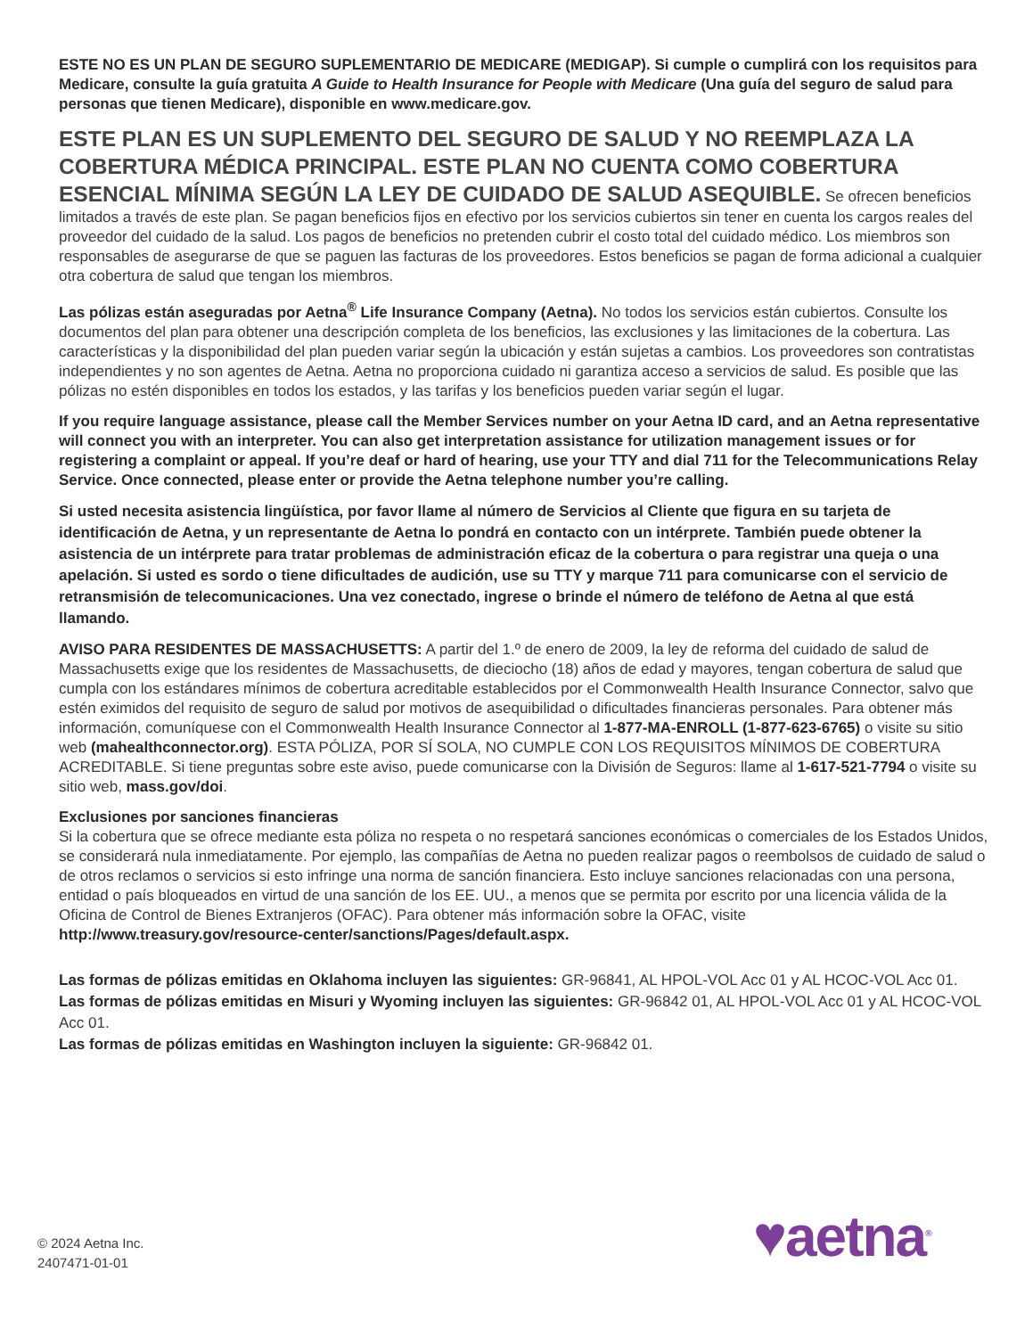ESTE NO ES UN PLAN DE SEGURO SUPLEMENTARIO DE MEDICARE (MEDIGAP). Si cumple o cumplirá con los requisitos para Medicare, consulte la guía gratuita A Guide to Health Insurance for People with Medicare (Una guía del seguro de salud para personas que tienen Medicare), disponible en www.medicare.gov.
ESTE PLAN ES UN SUPLEMENTO DEL SEGURO DE SALUD Y NO REEMPLAZA LA COBERTURA MÉDICA PRINCIPAL. ESTE PLAN NO CUENTA COMO COBERTURA ESENCIAL MÍNIMA SEGÚN LA LEY DE CUIDADO DE SALUD ASEQUIBLE. Se ofrecen beneficios limitados a través de este plan. Se pagan beneficios fijos en efectivo por los servicios cubiertos sin tener en cuenta los cargos reales del proveedor del cuidado de la salud. Los pagos de beneficios no pretenden cubrir el costo total del cuidado médico. Los miembros son responsables de asegurarse de que se paguen las facturas de los proveedores. Estos beneficios se pagan de forma adicional a cualquier otra cobertura de salud que tengan los miembros.
Las pólizas están aseguradas por Aetna<sup>®</sup> Life Insurance Company (Aetna). No todos los servicios están cubiertos. Consulte los documentos del plan para obtener una descripción completa de los beneficios, las exclusiones y las limitaciones de la cobertura. Las características y la disponibilidad del plan pueden variar según la ubicación y están sujetas a cambios. Los proveedores son contratistas independientes y no son agentes de Aetna. Aetna no proporciona cuidado ni garantiza acceso a servicios de salud. Es posible que las pólizas no estén disponibles en todos los estados, y las tarifas y los beneficios pueden variar según el lugar.
If you require language assistance, please call the Member Services number on your Aetna ID card, and an Aetna representative will connect you with an interpreter. You can also get interpretation assistance for utilization management issues or for registering a complaint or appeal. If you’re deaf or hard of hearing, use your TTY and dial 711 for the Telecommunications Relay Service. Once connected, please enter or provide the Aetna telephone number you’re calling.
Si usted necesita asistencia lingüística, por favor llame al número de Servicios al Cliente que figura en su tarjeta de identificación de Aetna, y un representante de Aetna lo pondrá en contacto con un intérprete. También puede obtener la asistencia de un intérprete para tratar problemas de administración eficaz de la cobertura o para registrar una queja o una apelación. Si usted es sordo o tiene dificultades de audición, use su TTY y marque 711 para comunicarse con el servicio de retransmisión de telecomunicaciones. Una vez conectado, ingrese o brinde el número de teléfono de Aetna al que está llamando.
AVISO PARA RESIDENTES DE MASSACHUSETTS: A partir del 1.º de enero de 2009, la ley de reforma del cuidado de salud de Massachusetts exige que los residentes de Massachusetts, de dieciocho (18) años de edad y mayores, tengan cobertura de salud que cumpla con los estándares mínimos de cobertura acreditable establecidos por el Commonwealth Health Insurance Connector, salvo que estén eximidos del requisito de seguro de salud por motivos de asequibilidad o dificultades financieras personales. Para obtener más información, comuníquese con el Commonwealth Health Insurance Connector al 1-877-MA-ENROLL (1-877-623-6765) o visite su sitio web (mahealthconnector.org). ESTA PÓLIZA, POR SÍ SOLA, NO CUMPLE CON LOS REQUISITOS MÍNIMOS DE COBERTURA ACREDITABLE. Si tiene preguntas sobre este aviso, puede comunicarse con la División de Seguros: llame al 1-617-521-7794 o visite su sitio web, mass.gov/doi.
Exclusiones por sanciones financieras
Si la cobertura que se ofrece mediante esta póliza no respeta o no respetará sanciones económicas o comerciales de los Estados Unidos, se considerará nula inmediatamente. Por ejemplo, las compañías de Aetna no pueden realizar pagos o reembolsos de cuidado de salud o de otros reclamos o servicios si esto infringe una norma de sanción financiera. Esto incluye sanciones relacionadas con una persona, entidad o país bloqueados en virtud de una sanción de los EE. UU., a menos que se permita por escrito por una licencia válida de la Oficina de Control de Bienes Extranjeros (OFAC). Para obtener más información sobre la OFAC, visite http://www.treasury.gov/resource-center/sanctions/Pages/default.aspx.
Las formas de pólizas emitidas en Oklahoma incluyen las siguientes: GR-96841, AL HPOL-VOL Acc 01 y AL HCOC-VOL Acc 01.
Las formas de pólizas emitidas en Misuri y Wyoming incluyen las siguientes: GR-96842 01, AL HPOL-VOL Acc 01 y AL HCOC-VOL Acc 01.
Las formas de pólizas emitidas en Washington incluyen la siguiente: GR-96842 01.
♥aetna<sup>®</sup>
© 2024 Aetna Inc.
2407471-01-01